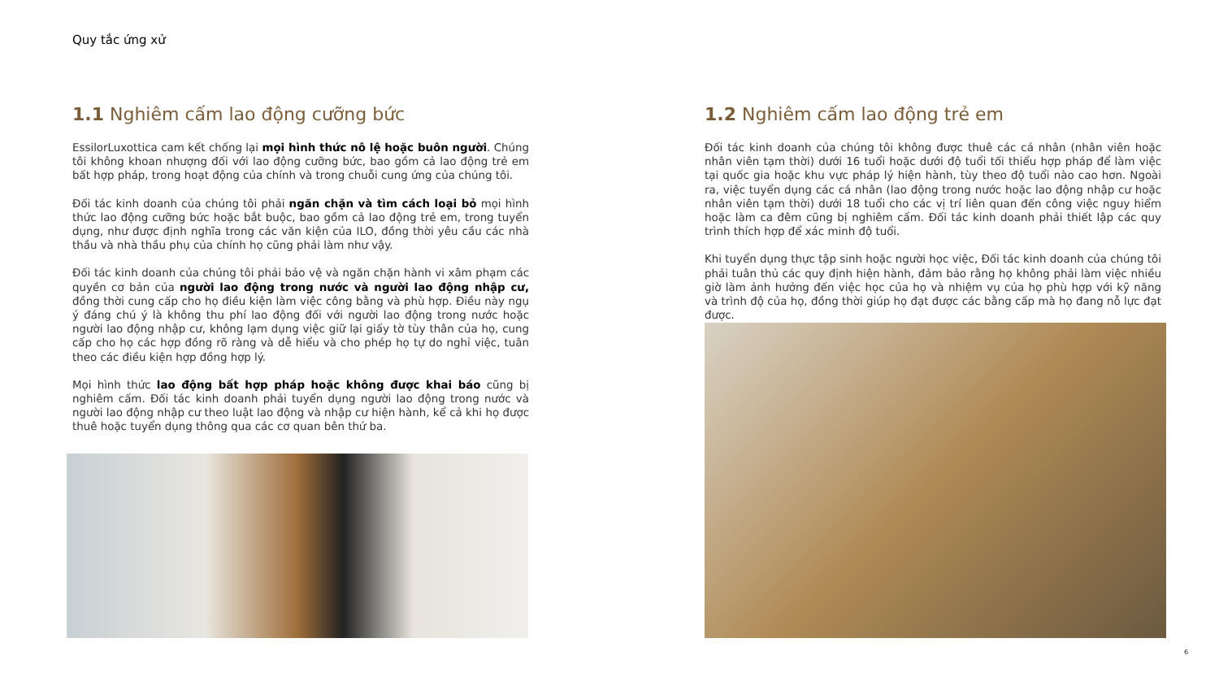Quy tắc ứng xử
1.1 Nghiêm cấm lao động cưỡng bức
EssilorLuxottica cam kết chống lại mọi hình thức nô lệ hoặc buôn người. Chúng tôi không khoan nhượng đối với lao động cưỡng bức, bao gồm cả lao động trẻ em bất hợp pháp, trong hoạt động của chính và trong chuỗi cung ứng của chúng tôi.
Đối tác kinh doanh của chúng tôi phải ngăn chặn và tìm cách loại bỏ mọi hình thức lao động cưỡng bức hoặc bắt buộc, bao gồm cả lao động trẻ em, trong tuyển dụng, như được định nghĩa trong các văn kiện của ILO, đồng thời yêu cầu các nhà thầu và nhà thầu phụ của chính họ cũng phải làm như vậy.
Đối tác kinh doanh của chúng tôi phải bảo vệ và ngăn chặn hành vi xâm phạm các quyền cơ bản của người lao động trong nước và người lao động nhập cư, đồng thời cung cấp cho họ điều kiện làm việc công bằng và phù hợp. Điều này ngụ ý đáng chú ý là không thu phí lao động đối với người lao động trong nước hoặc người lao động nhập cư, không lạm dụng việc giữ lại giấy tờ tùy thân của họ, cung cấp cho họ các hợp đồng rõ ràng và dễ hiểu và cho phép họ tự do nghỉ việc, tuân theo các điều kiện hợp đồng hợp lý.
Mọi hình thức lao động bất hợp pháp hoặc không được khai báo cũng bị nghiêm cấm. Đối tác kinh doanh phải tuyển dụng người lao động trong nước và người lao động nhập cư theo luật lao động và nhập cư hiện hành, kể cả khi họ được thuê hoặc tuyển dụng thông qua các cơ quan bên thứ ba.
1.2 Nghiêm cấm lao động trẻ em
Đối tác kinh doanh của chúng tôi không được thuê các cá nhân (nhân viên hoặc nhân viên tạm thời) dưới 16 tuổi hoặc dưới độ tuổi tối thiểu hợp pháp để làm việc tại quốc gia hoặc khu vực pháp lý hiện hành, tùy theo độ tuổi nào cao hơn. Ngoài ra, việc tuyển dụng các cá nhân (lao động trong nước hoặc lao động nhập cư hoặc nhân viên tạm thời) dưới 18 tuổi cho các vị trí liên quan đến công việc nguy hiểm hoặc làm ca đêm cũng bị nghiêm cấm. Đối tác kinh doanh phải thiết lập các quy trình thích hợp để xác minh độ tuổi.
Khi tuyển dụng thực tập sinh hoặc người học việc, Đối tác kinh doanh của chúng tôi phải tuân thủ các quy định hiện hành, đảm bảo rằng họ không phải làm việc nhiều giờ làm ảnh hưởng đến việc học của họ và nhiệm vụ của họ phù hợp với kỹ năng và trình độ của họ, đồng thời giúp họ đạt được các bằng cấp mà họ đang nỗ lực đạt được.
6